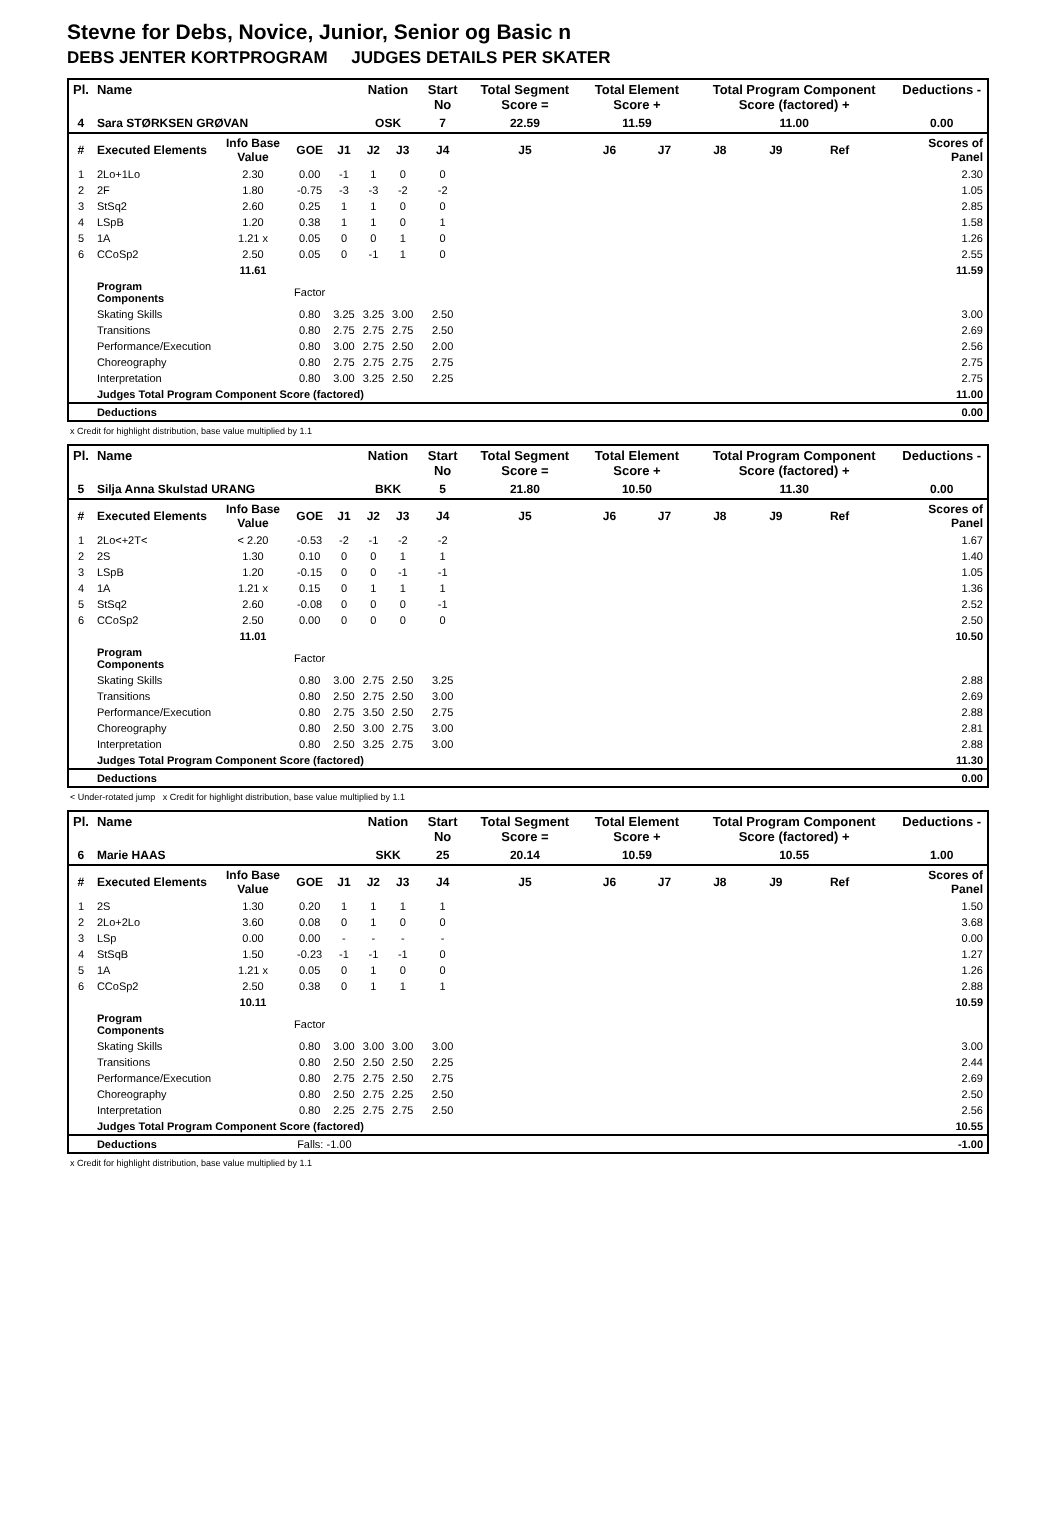Stevne for Debs, Novice, Junior, Senior og Basic n
DEBS JENTER KORTPROGRAM JUDGES DETAILS PER SKATER
| Pl. | Name | | | | Nation | | Start No | Total Segment Score = | Total Element Score + | | Total Program Component Score (factored) + | | | | Deductions - |
| --- | --- | --- | --- | --- | --- | --- | --- | --- | --- | --- | --- | --- | --- | --- | --- |
| 4 | Sara STØRKSEN GRØVAN | | | | OSK | | 7 | 22.59 | 11.59 | | 11.00 | | | | 0.00 |
| # | Executed Elements | Info Base Value | GOE | J1 | J2 | J3 | J4 | J5 | J6 | J7 | J8 | J9 | Ref | | Scores of Panel |
| 1 | 2Lo+1Lo | 2.30 | 0.00 | -1 | 1 | 0 | 0 | | | | | | | | 2.30 |
| 2 | 2F | 1.80 | -0.75 | -3 | -3 | -2 | -2 | | | | | | | | 1.05 |
| 3 | StSq2 | 2.60 | 0.25 | 1 | 1 | 0 | 0 | | | | | | | | 2.85 |
| 4 | LSpB | 1.20 | 0.38 | 1 | 1 | 0 | 1 | | | | | | | | 1.58 |
| 5 | 1A | 1.21 x | 0.05 | 0 | 0 | 1 | 0 | | | | | | | | 1.26 |
| 6 | CCoSp2 | 2.50 | 0.05 | 0 | -1 | 1 | 0 | | | | | | | | 2.55 |
| | | 11.61 | | | | | | | | | | | | | 11.59 |
| | Program Components | | Factor | | | | | | | | | | | | |
| | Skating Skills | | 0.80 | 3.25 | 3.25 | 3.00 | 2.50 | | | | | | | | 3.00 |
| | Transitions | | 0.80 | 2.75 | 2.75 | 2.75 | 2.50 | | | | | | | | 2.69 |
| | Performance/Execution | | 0.80 | 3.00 | 2.75 | 2.50 | 2.00 | | | | | | | | 2.56 |
| | Choreography | | 0.80 | 2.75 | 2.75 | 2.75 | 2.75 | | | | | | | | 2.75 |
| | Interpretation | | 0.80 | 3.00 | 3.25 | 2.50 | 2.25 | | | | | | | | 2.75 |
| | Judges Total Program Component Score (factored) | | | | | | | | | | | | | | 11.00 |
| | Deductions | | | | | | | | | | | | | | 0.00 |
x Credit for highlight distribution, base value multiplied by 1.1
| Pl. | Name | | | | Nation | | Start No | Total Segment Score = | Total Element Score + | | Total Program Component Score (factored) + | | | | Deductions - |
| --- | --- | --- | --- | --- | --- | --- | --- | --- | --- | --- | --- | --- | --- | --- | --- |
| 5 | Silja Anna Skulstad URANG | | | | BKK | | 5 | 21.80 | 10.50 | | 11.30 | | | | 0.00 |
| # | Executed Elements | Info Base Value | GOE | J1 | J2 | J3 | J4 | J5 | J6 | J7 | J8 | J9 | Ref | | Scores of Panel |
| 1 | 2Lo<+2T< | < 2.20 | -0.53 | -2 | -1 | -2 | -2 | | | | | | | | 1.67 |
| 2 | 2S | 1.30 | 0.10 | 0 | 0 | 1 | 1 | | | | | | | | 1.40 |
| 3 | LSpB | 1.20 | -0.15 | 0 | 0 | -1 | -1 | | | | | | | | 1.05 |
| 4 | 1A | 1.21 x | 0.15 | 0 | 1 | 1 | 1 | | | | | | | | 1.36 |
| 5 | StSq2 | 2.60 | -0.08 | 0 | 0 | 0 | -1 | | | | | | | | 2.52 |
| 6 | CCoSp2 | 2.50 | 0.00 | 0 | 0 | 0 | 0 | | | | | | | | 2.50 |
| | | 11.01 | | | | | | | | | | | | | 10.50 |
| | Program Components | | Factor | | | | | | | | | | | | |
| | Skating Skills | | 0.80 | 3.00 | 2.75 | 2.50 | 3.25 | | | | | | | | 2.88 |
| | Transitions | | 0.80 | 2.50 | 2.75 | 2.50 | 3.00 | | | | | | | | 2.69 |
| | Performance/Execution | | 0.80 | 2.75 | 3.50 | 2.50 | 2.75 | | | | | | | | 2.88 |
| | Choreography | | 0.80 | 2.50 | 3.00 | 2.75 | 3.00 | | | | | | | | 2.81 |
| | Interpretation | | 0.80 | 2.50 | 3.25 | 2.75 | 3.00 | | | | | | | | 2.88 |
| | Judges Total Program Component Score (factored) | | | | | | | | | | | | | | 11.30 |
| | Deductions | | | | | | | | | | | | | | 0.00 |
< Under-rotated jump x Credit for highlight distribution, base value multiplied by 1.1
| Pl. | Name | | | | Nation | | Start No | Total Segment Score = | Total Element Score + | | Total Program Component Score (factored) + | | | | Deductions - |
| --- | --- | --- | --- | --- | --- | --- | --- | --- | --- | --- | --- | --- | --- | --- | --- |
| 6 | Marie HAAS | | | | SKK | | 25 | 20.14 | 10.59 | | 10.55 | | | | 1.00 |
| # | Executed Elements | Info Base Value | GOE | J1 | J2 | J3 | J4 | J5 | J6 | J7 | J8 | J9 | Ref | | Scores of Panel |
| 1 | 2S | 1.30 | 0.20 | 1 | 1 | 1 | 1 | | | | | | | | 1.50 |
| 2 | 2Lo+2Lo | 3.60 | 0.08 | 0 | 1 | 0 | 0 | | | | | | | | 3.68 |
| 3 | LSp | 0.00 | 0.00 | - | - | - | - | | | | | | | | 0.00 |
| 4 | StSqB | 1.50 | -0.23 | -1 | -1 | -1 | 0 | | | | | | | | 1.27 |
| 5 | 1A | 1.21 x | 0.05 | 0 | 1 | 0 | 0 | | | | | | | | 1.26 |
| 6 | CCoSp2 | 2.50 | 0.38 | 0 | 1 | 1 | 1 | | | | | | | | 2.88 |
| | | 10.11 | | | | | | | | | | | | | 10.59 |
| | Program Components | | Factor | | | | | | | | | | | | |
| | Skating Skills | | 0.80 | 3.00 | 3.00 | 3.00 | 3.00 | | | | | | | | 3.00 |
| | Transitions | | 0.80 | 2.50 | 2.50 | 2.50 | 2.25 | | | | | | | | 2.44 |
| | Performance/Execution | | 0.80 | 2.75 | 2.75 | 2.50 | 2.75 | | | | | | | | 2.69 |
| | Choreography | | 0.80 | 2.50 | 2.75 | 2.25 | 2.50 | | | | | | | | 2.50 |
| | Interpretation | | 0.80 | 2.25 | 2.75 | 2.75 | 2.50 | | | | | | | | 2.56 |
| | Judges Total Program Component Score (factored) | | | | | | | | | | | | | | 10.55 |
| | Deductions | | Falls: -1.00 | | | | | | | | | | | | -1.00 |
x Credit for highlight distribution, base value multiplied by 1.1